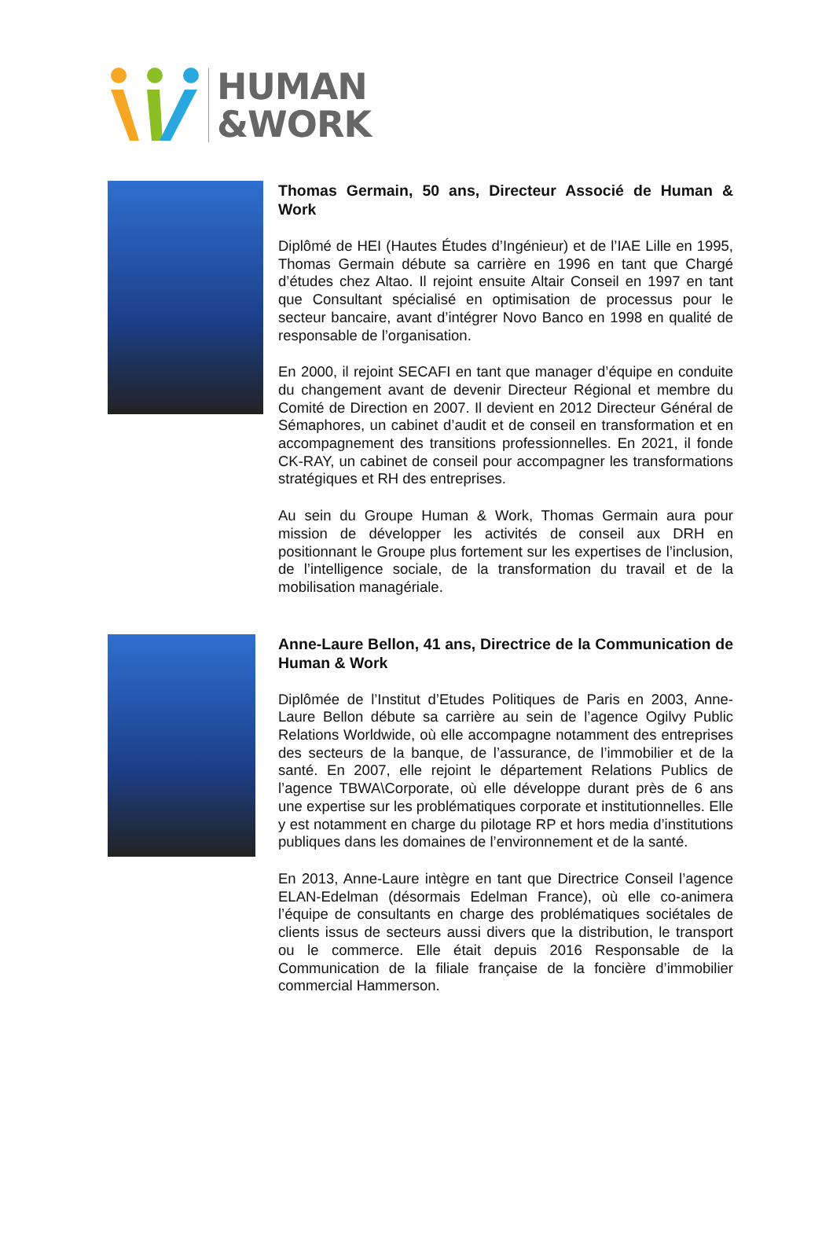HUMAN
&WORK
Thomas Germain, 50 ans, Directeur Associé de Human & Work
Diplômé de HEI (Hautes Études d’Ingénieur) et de l’IAE Lille en 1995, Thomas Germain débute sa carrière en 1996 en tant que Chargé d’études chez Altao. Il rejoint ensuite Altair Conseil en 1997 en tant que Consultant spécialisé en optimisation de processus pour le secteur bancaire, avant d’intégrer Novo Banco en 1998 en qualité de responsable de l’organisation.
En 2000, il rejoint SECAFI en tant que manager d’équipe en conduite du changement avant de devenir Directeur Régional et membre du Comité de Direction en 2007. Il devient en 2012 Directeur Général de Sémaphores, un cabinet d’audit et de conseil en transformation et en accompagnement des transitions professionnelles. En 2021, il fonde CK-RAY, un cabinet de conseil pour accompagner les transformations stratégiques et RH des entreprises.
Au sein du Groupe Human & Work, Thomas Germain aura pour mission de développer les activités de conseil aux DRH en positionnant le Groupe plus fortement sur les expertises de l’inclusion, de l’intelligence sociale, de la transformation du travail et de la mobilisation managériale.
Anne-Laure Bellon, 41 ans, Directrice de la Communication de Human & Work
Diplômée de l’Institut d’Etudes Politiques de Paris en 2003, Anne-Laure Bellon débute sa carrière au sein de l’agence Ogilvy Public Relations Worldwide, où elle accompagne notamment des entreprises des secteurs de la banque, de l’assurance, de l’immobilier et de la santé. En 2007, elle rejoint le département Relations Publics de l’agence TBWA\Corporate, où elle développe durant près de 6 ans une expertise sur les problématiques corporate et institutionnelles. Elle y est notamment en charge du pilotage RP et hors media d’institutions publiques dans les domaines de l’environnement et de la santé.
En 2013, Anne-Laure intègre en tant que Directrice Conseil l’agence ELAN-Edelman (désormais Edelman France), où elle co-animera l’équipe de consultants en charge des problématiques sociétales de clients issus de secteurs aussi divers que la distribution, le transport ou le commerce. Elle était depuis 2016 Responsable de la Communication de la filiale française de la foncière d’immobilier commercial Hammerson.